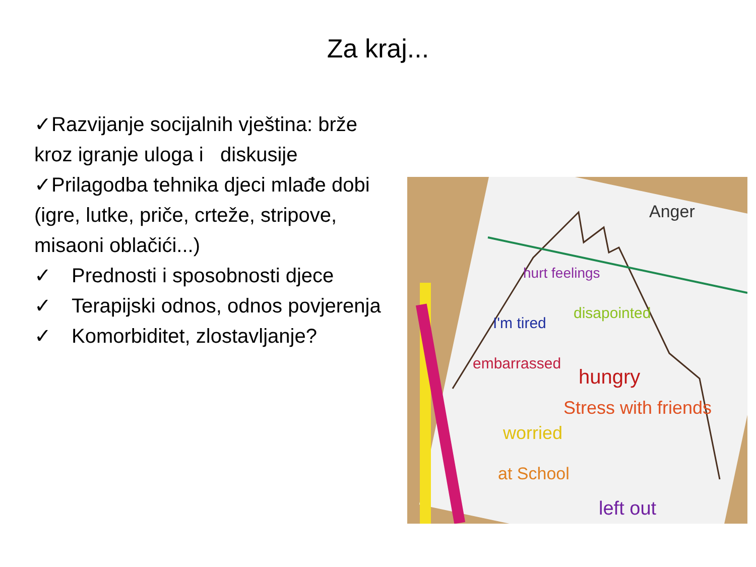Za kraj...
✓Razvijanje socijalnih vještina: brže kroz igranje uloga i diskusije
✓Prilagodba tehnika djeci mlađe dobi (igre, lutke, priče, crteže, stripove, misaoni oblačići...)
✓ Prednosti i sposobnosti djece
✓ Terapijski odnos, odnos povjerenja
✓ Komorbiditet, zlostavljanje?
Anger
hurt feelings
disapointed
I'm tired
embarrassed
hungry
Stress with friends
worried
at School
left out